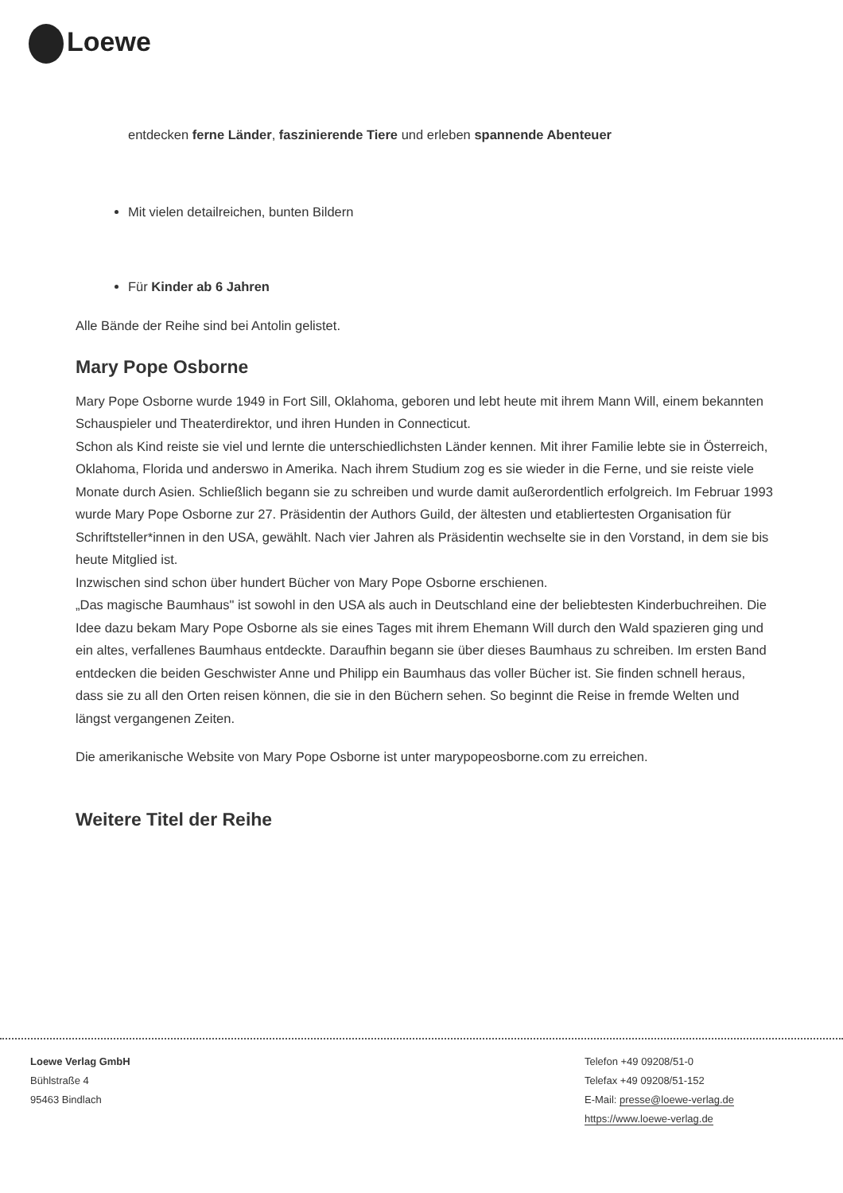Loewe
entdecken ferne Länder, faszinierende Tiere und erleben spannende Abenteuer
Mit vielen detailreichen, bunten Bildern
Für Kinder ab 6 Jahren
Alle Bände der Reihe sind bei Antolin gelistet.
Mary Pope Osborne
Mary Pope Osborne wurde 1949 in Fort Sill, Oklahoma, geboren und lebt heute mit ihrem Mann Will, einem bekannten Schauspieler und Theaterdirektor, und ihren Hunden in Connecticut.
Schon als Kind reiste sie viel und lernte die unterschiedlichsten Länder kennen. Mit ihrer Familie lebte sie in Österreich, Oklahoma, Florida und anderswo in Amerika. Nach ihrem Studium zog es sie wieder in die Ferne, und sie reiste viele Monate durch Asien. Schließlich begann sie zu schreiben und wurde damit außerordentlich erfolgreich. Im Februar 1993 wurde Mary Pope Osborne zur 27. Präsidentin der Authors Guild, der ältesten und etabliertesten Organisation für Schriftsteller*innen in den USA, gewählt. Nach vier Jahren als Präsidentin wechselte sie in den Vorstand, in dem sie bis heute Mitglied ist.
Inzwischen sind schon über hundert Bücher von Mary Pope Osborne erschienen.
„Das magische Baumhaus" ist sowohl in den USA als auch in Deutschland eine der beliebtesten Kinderbuchreihen. Die Idee dazu bekam Mary Pope Osborne als sie eines Tages mit ihrem Ehemann Will durch den Wald spazieren ging und ein altes, verfallenes Baumhaus entdeckte. Daraufhin begann sie über dieses Baumhaus zu schreiben. Im ersten Band entdecken die beiden Geschwister Anne und Philipp ein Baumhaus das voller Bücher ist. Sie finden schnell heraus, dass sie zu all den Orten reisen können, die sie in den Büchern sehen. So beginnt die Reise in fremde Welten und längst vergangenen Zeiten.
Die amerikanische Website von Mary Pope Osborne ist unter marypopeosborne.com zu erreichen.
Weitere Titel der Reihe
Loewe Verlag GmbH
Bühlstraße 4
95463 Bindlach
Telefon +49 09208/51-0
Telefax +49 09208/51-152
E-Mail: presse@loewe-verlag.de
https://www.loewe-verlag.de